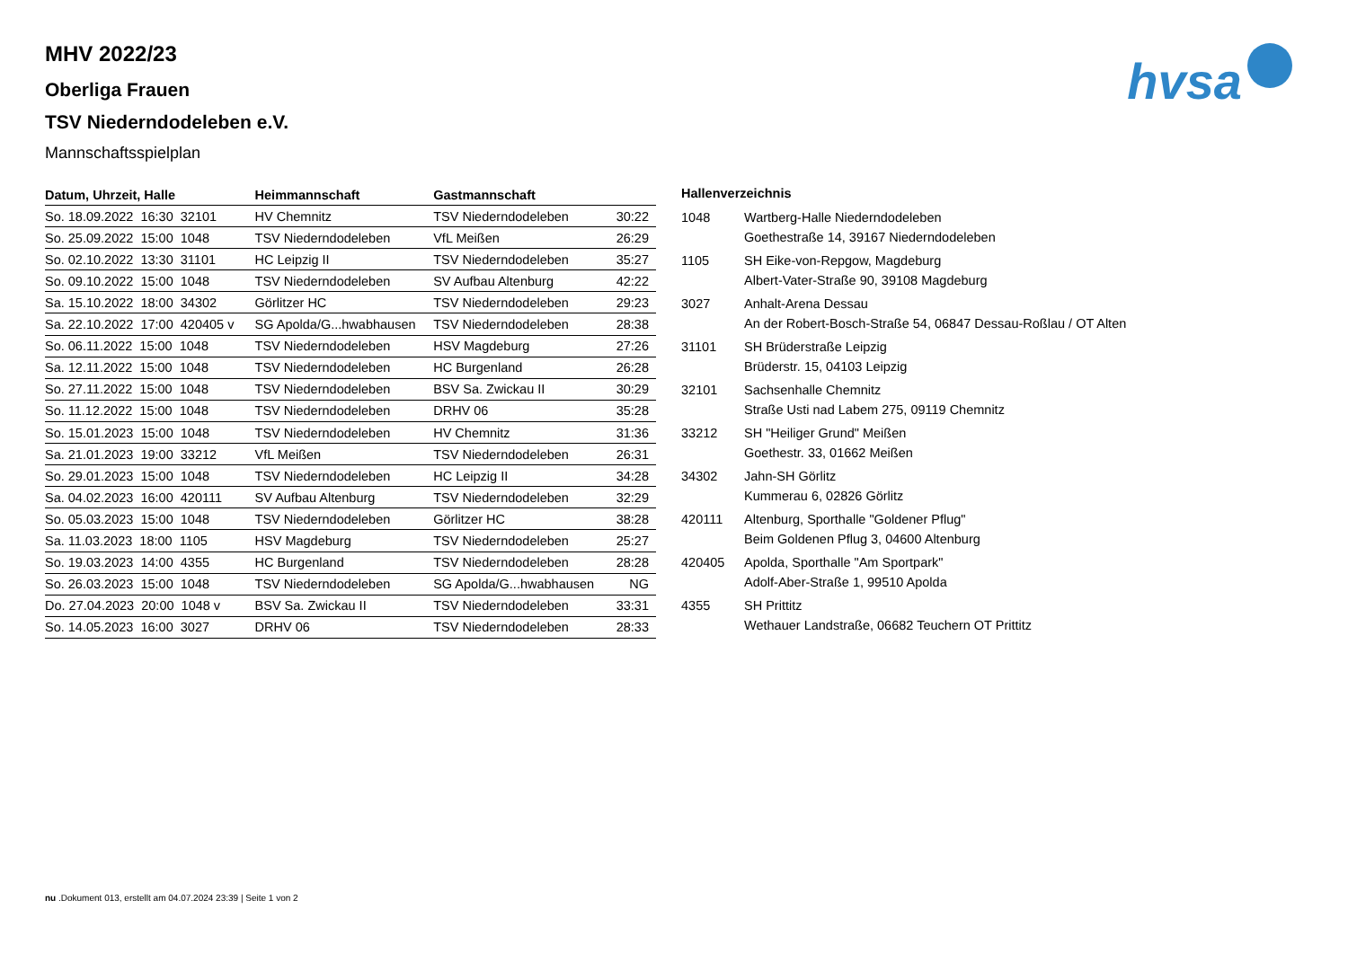hvsa
MHV 2022/23
Oberliga Frauen
TSV Niederndodeleben e.V.
Mannschaftsspielplan
| Datum, Uhrzeit, Halle | Heimmannschaft | Gastmannschaft | |
| --- | --- | --- | --- |
| So. 18.09.2022 16:30 32101 | HV Chemnitz | TSV Niederndodeleben | 30:22 |
| So. 25.09.2022 15:00 1048 | TSV Niederndodeleben | VfL Meißen | 26:29 |
| So. 02.10.2022 13:30 31101 | HC Leipzig II | TSV Niederndodeleben | 35:27 |
| So. 09.10.2022 15:00 1048 | TSV Niederndodeleben | SV Aufbau Altenburg | 42:22 |
| Sa. 15.10.2022 18:00 34302 | Görlitzer HC | TSV Niederndodeleben | 29:23 |
| Sa. 22.10.2022 17:00 420405 v | SG Apolda/G...hwabhausen | TSV Niederndodeleben | 28:38 |
| So. 06.11.2022 15:00 1048 | TSV Niederndodeleben | HSV Magdeburg | 27:26 |
| Sa. 12.11.2022 15:00 1048 | TSV Niederndodeleben | HC Burgenland | 26:28 |
| So. 27.11.2022 15:00 1048 | TSV Niederndodeleben | BSV Sa. Zwickau II | 30:29 |
| So. 11.12.2022 15:00 1048 | TSV Niederndodeleben | DRHV 06 | 35:28 |
| So. 15.01.2023 15:00 1048 | TSV Niederndodeleben | HV Chemnitz | 31:36 |
| Sa. 21.01.2023 19:00 33212 | VfL Meißen | TSV Niederndodeleben | 26:31 |
| So. 29.01.2023 15:00 1048 | TSV Niederndodeleben | HC Leipzig II | 34:28 |
| Sa. 04.02.2023 16:00 420111 | SV Aufbau Altenburg | TSV Niederndodeleben | 32:29 |
| So. 05.03.2023 15:00 1048 | TSV Niederndodeleben | Görlitzer HC | 38:28 |
| Sa. 11.03.2023 18:00 1105 | HSV Magdeburg | TSV Niederndodeleben | 25:27 |
| So. 19.03.2023 14:00 4355 | HC Burgenland | TSV Niederndodeleben | 28:28 |
| So. 26.03.2023 15:00 1048 | TSV Niederndodeleben | SG Apolda/G...hwabhausen | NG |
| Do. 27.04.2023 20:00 1048 v | BSV Sa. Zwickau II | TSV Niederndodeleben | 33:31 |
| So. 14.05.2023 16:00 3027 | DRHV 06 | TSV Niederndodeleben | 28:33 |
| Hallenverzeichnis | |
| --- | --- |
| 1048 | Wartberg-Halle Niederndodeleben |
| | Goethestraße 14, 39167 Niederndodeleben |
| 1105 | SH Eike-von-Repgow, Magdeburg |
| | Albert-Vater-Straße 90, 39108 Magdeburg |
| 3027 | Anhalt-Arena Dessau |
| | An der Robert-Bosch-Straße 54, 06847 Dessau-Roßlau / OT Alten |
| 31101 | SH Brüderstraße Leipzig |
| | Brüderstr. 15, 04103 Leipzig |
| 32101 | Sachsenhalle Chemnitz |
| | Straße Usti nad Labem 275, 09119 Chemnitz |
| 33212 | SH "Heiliger Grund" Meißen |
| | Goethestr. 33, 01662 Meißen |
| 34302 | Jahn-SH Görlitz |
| | Kummerau 6, 02826 Görlitz |
| 420111 | Altenburg, Sporthalle "Goldener Pflug" |
| | Beim Goldenen Pflug 3, 04600 Altenburg |
| 420405 | Apolda, Sporthalle "Am Sportpark" |
| | Adolf-Aber-Straße 1, 99510 Apolda |
| 4355 | SH Prittitz |
| | Wethauer Landstraße, 06682 Teuchern OT Prittitz |
nu .Dokument 013, erstellt am 04.07.2024 23:39 | Seite 1 von 2